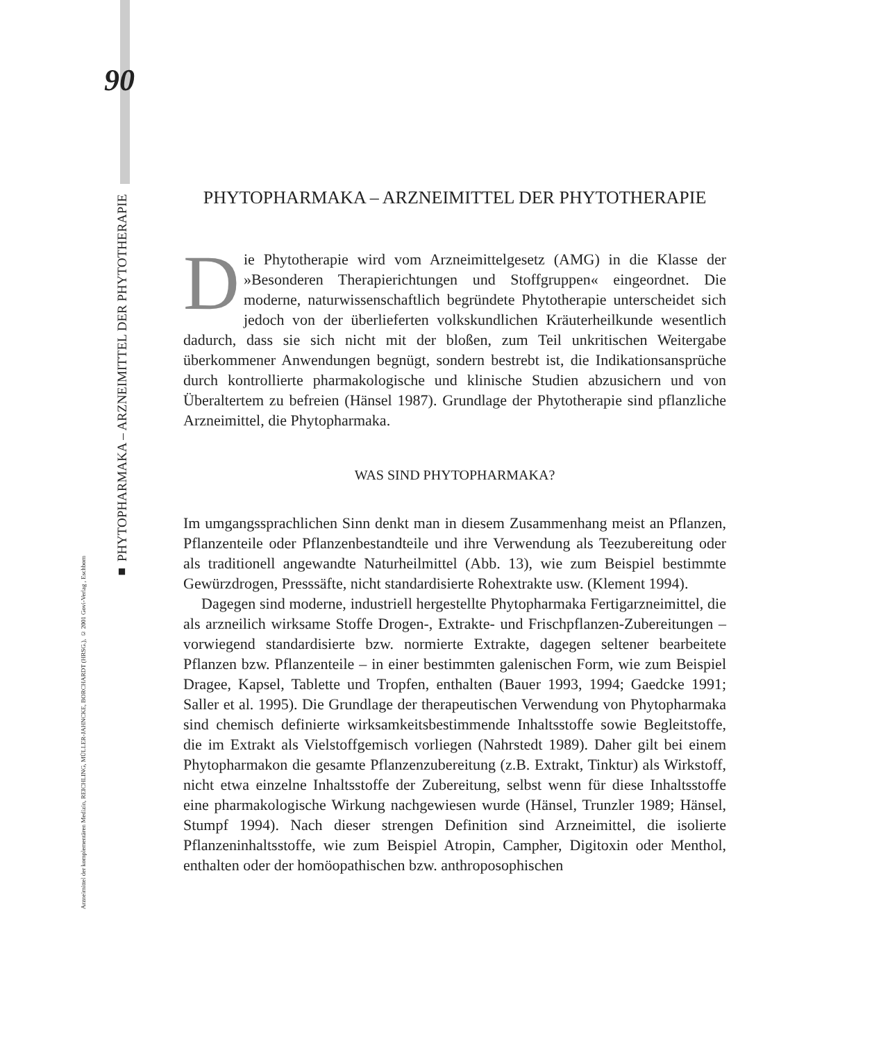90
■ PHYTOPHARMAKA – ARZNEIMITTEL DER PHYTOTHERAPIE
Arzneimittel der komplementären Medizin, REICHLING, MÜLLER-JAHNCKE, BORCHARDT (HRSG.), © 2001 Govi-Verlag , Eschborn
PHYTOPHARMAKA – ARZNEIMITTEL DER PHYTOTHERAPIE
Die Phytotherapie wird vom Arzneimittelgesetz (AMG) in die Klasse der »Besonderen Therapierichtungen und Stoffgruppen« eingeordnet. Die moderne, naturwissenschaftlich begründete Phytotherapie unterscheidet sich jedoch von der überlieferten volkskundlichen Kräuterheilkunde wesentlich dadurch, dass sie sich nicht mit der bloßen, zum Teil unkritischen Weitergabe überkommener Anwendungen begnügt, sondern bestrebt ist, die Indikationsansprüche durch kontrollierte pharmakologische und klinische Studien abzusichern und von Überaltertem zu befreien (Hänsel 1987). Grundlage der Phytotherapie sind pflanzliche Arzneimittel, die Phytopharmaka.
WAS SIND PHYTOPHARMAKA?
Im umgangssprachlichen Sinn denkt man in diesem Zusammenhang meist an Pflanzen, Pflanzenteile oder Pflanzenbestandteile und ihre Verwendung als Teezubereitung oder als traditionell angewandte Naturheilmittel (Abb. 13), wie zum Beispiel bestimmte Gewürzdrogen, Presssäfte, nicht standardisierte Rohextrakte usw. (Klement 1994).
Dagegen sind moderne, industriell hergestellte Phytopharmaka Fertigarzneimittel, die als arzneilich wirksame Stoffe Drogen-, Extrakte- und Frischpflanzen-Zubereitungen – vorwiegend standardisierte bzw. normierte Extrakte, dagegen seltener bearbeitete Pflanzen bzw. Pflanzenteile – in einer bestimmten galenischen Form, wie zum Beispiel Dragee, Kapsel, Tablette und Tropfen, enthalten (Bauer 1993, 1994; Gaedcke 1991; Saller et al. 1995). Die Grundlage der therapeutischen Verwendung von Phytopharmaka sind chemisch definierte wirksamkeitsbestimmende Inhaltsstoffe sowie Begleitstoffe, die im Extrakt als Vielstoffgemisch vorliegen (Nahrstedt 1989). Daher gilt bei einem Phytopharmakon die gesamte Pflanzenzubereitung (z.B. Extrakt, Tinktur) als Wirkstoff, nicht etwa einzelne Inhaltsstoffe der Zubereitung, selbst wenn für diese Inhaltsstoffe eine pharmakologische Wirkung nachgewiesen wurde (Hänsel, Trunzler 1989; Hänsel, Stumpf 1994). Nach dieser strengen Definition sind Arzneimittel, die isolierte Pflanzeninhaltsstoffe, wie zum Beispiel Atropin, Campher, Digitoxin oder Menthol, enthalten oder der homöopathischen bzw. anthroposophischen